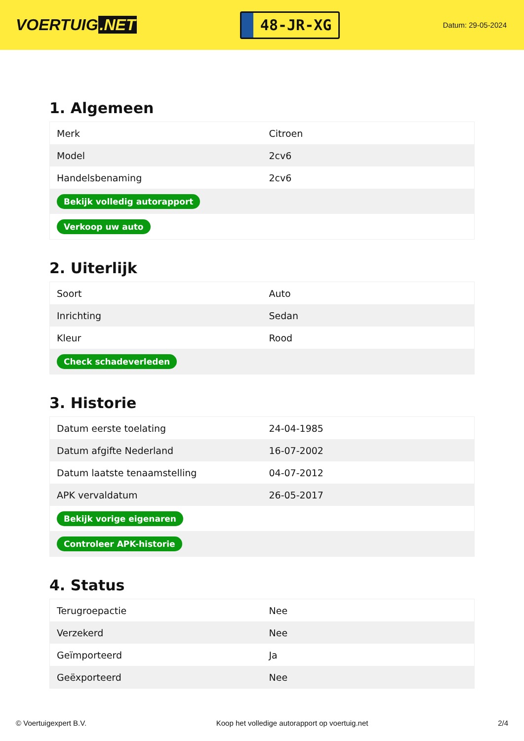VOERTUIG.NET
48-JR-XG
Datum: 29-05-2024
1. Algemeen
| Merk | Citroen |
| Model | 2cv6 |
| Handelsbenaming | 2cv6 |
| Bekijk volledig autorapport | |
| Verkoop uw auto | |
2. Uiterlijk
| Soort | Auto |
| Inrichting | Sedan |
| Kleur | Rood |
| Check schadeverleden | |
3. Historie
| Datum eerste toelating | 24-04-1985 |
| Datum afgifte Nederland | 16-07-2002 |
| Datum laatste tenaamstelling | 04-07-2012 |
| APK vervaldatum | 26-05-2017 |
| Bekijk vorige eigenaren | |
| Controleer APK-historie | |
4. Status
| Terugroepactie | Nee |
| Verzekerd | Nee |
| Geïmporteerd | Ja |
| Geëxporteerd | Nee |
© Voertuigexpert B.V. Koop het volledige autorapport op voertuig.net 2/4